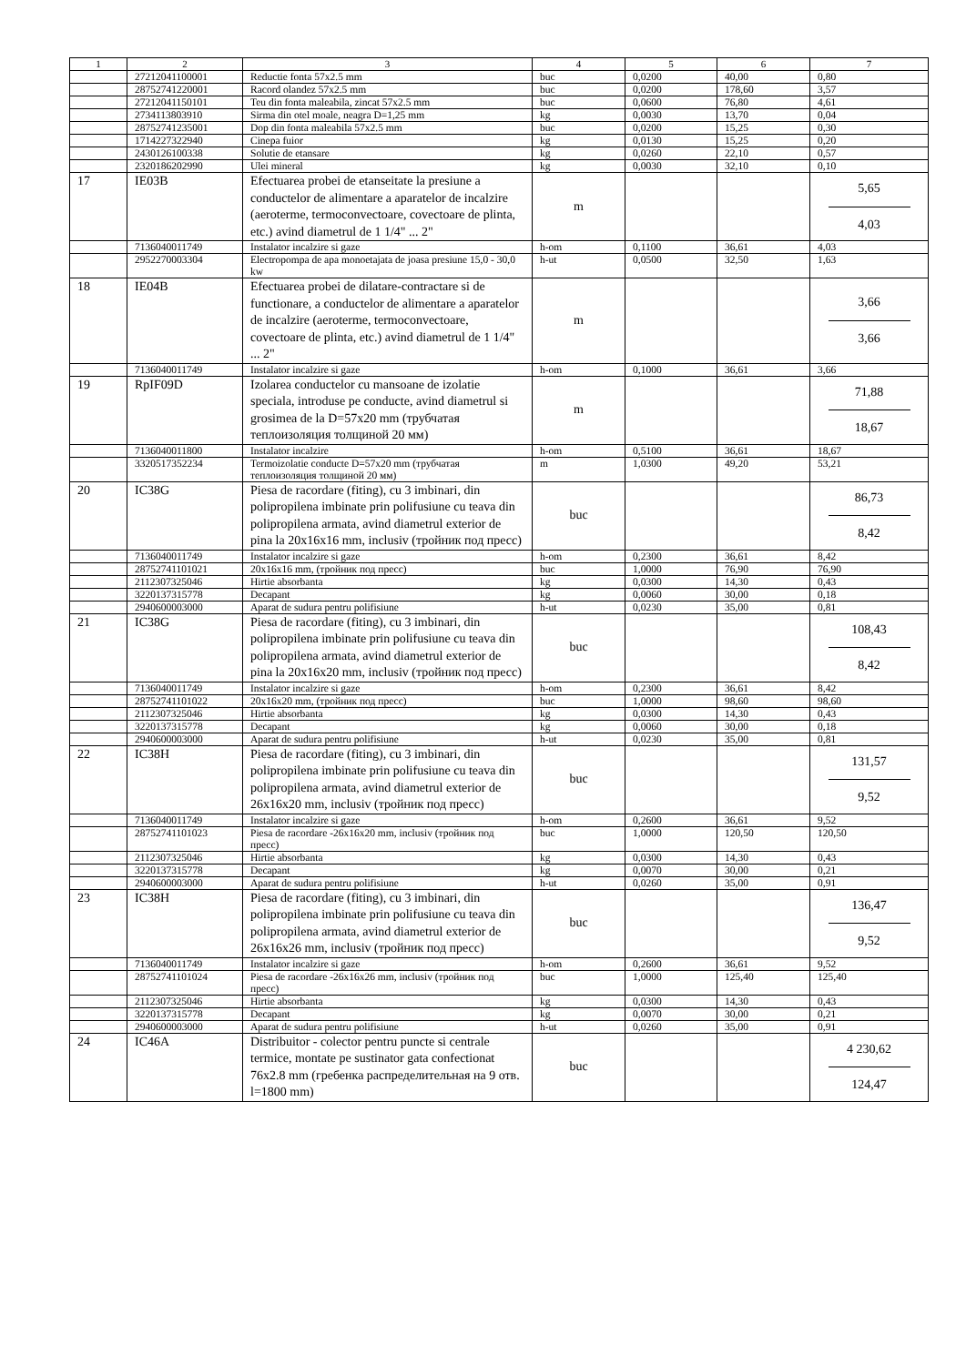| 1 | 2 | 3 | 4 | 5 | 6 | 7 |
| --- | --- | --- | --- | --- | --- | --- |
| | 27212041100001 | Reductie fonta 57x2.5 mm | buc | 0,0200 | 40,00 | 0,80 |
| | 28752741220001 | Racord olandez 57x2.5 mm | buc | 0,0200 | 178,60 | 3,57 |
| | 27212041150101 | Teu din fonta maleabila, zincat 57x2.5 mm | buc | 0,0600 | 76,80 | 4,61 |
| | 2734113803910 | Sirma din otel moale, neagra D=1,25 mm | kg | 0,0030 | 13,70 | 0,04 |
| | 28752741235001 | Dop din fonta maleabila 57x2.5 mm | buc | 0,0200 | 15,25 | 0,30 |
| | 1714227322940 | Cinepa fuior | kg | 0,0130 | 15,25 | 0,20 |
| | 2430126100338 | Solutie de etansare | kg | 0,0260 | 22,10 | 0,57 |
| | 2320186202990 | Ulei mineral | kg | 0,0030 | 32,10 | 0,10 |
| 17 | IE03B | Efectuarea probei de etanseitate la presiune a conductelor de alimentare a aparatelor de incalzire (aeroterme, termoconvectoare, covectoare de plinta, etc.) avind diametrul de 1 1/4" ... 2" | m | | | 5,65 4,03 |
| | 7136040011749 | Instalator incalzire si gaze | h-om | 0,1100 | 36,61 | 4,03 |
| | 2952270003304 | Electropompa de apa monoetajata de joasa presiune 15,0 - 30,0 kw | h-ut | 0,0500 | 32,50 | 1,63 |
| 18 | IE04B | Efectuarea probei de dilatare-contractare si de functionare, a conductelor de alimentare a aparatelor de incalzire (aeroterme, termoconvectoare, covectoare de plinta, etc.) avind diametrul de 1 1/4" ... 2" | m | | | 3,66 3,66 |
| | 7136040011749 | Instalator incalzire si gaze | h-om | 0,1000 | 36,61 | 3,66 |
| 19 | RpIF09D | Izolarea conductelor cu mansoane de izolatie speciala, introduse pe conducte, avind diametrul si grosimea de la D=57x20 mm (трубчатая теплоизоляция толщиной 20 мм) | m | | | 71,88 18,67 |
| | 7136040011800 | Instalator incalzire | h-om | 0,5100 | 36,61 | 18,67 |
| | 3320517352234 | Termoizolatie conducte D=57x20 mm (трубчатая теплоизоляция толщиной 20 мм) | m | 1,0300 | 49,20 | 53,21 |
| 20 | IC38G | Piesa de racordare (fiting), cu 3 imbinari, din polipropilena imbinate prin polifusiune cu teava din polipropilena armata, avind diametrul exterior de pina la 20x16x16 mm, inclusiv (тройник под пресс) | buc | | | 86,73 8,42 |
| | 7136040011749 | Instalator incalzire si gaze | h-om | 0,2300 | 36,61 | 8,42 |
| | 28752741101021 | 20x16x16 mm, (тройник под пресс) | buc | 1,0000 | 76,90 | 76,90 |
| | 2112307325046 | Hirtie absorbanta | kg | 0,0300 | 14,30 | 0,43 |
| | 3220137315778 | Decapant | kg | 0,0060 | 30,00 | 0,18 |
| | 2940600003000 | Aparat de sudura pentru polifisiune | h-ut | 0,0230 | 35,00 | 0,81 |
| 21 | IC38G | Piesa de racordare (fiting), cu 3 imbinari, din polipropilena imbinate prin polifusiune cu teava din polipropilena armata, avind diametrul exterior de pina la 20x16x20 mm, inclusiv (тройник под пресс) | buc | | | 108,43 8,42 |
| | 7136040011749 | Instalator incalzire si gaze | h-om | 0,2300 | 36,61 | 8,42 |
| | 28752741101022 | 20x16x20 mm, (тройник под пресс) | buc | 1,0000 | 98,60 | 98,60 |
| | 2112307325046 | Hirtie absorbanta | kg | 0,0300 | 14,30 | 0,43 |
| | 3220137315778 | Decapant | kg | 0,0060 | 30,00 | 0,18 |
| | 2940600003000 | Aparat de sudura pentru polifisiune | h-ut | 0,0230 | 35,00 | 0,81 |
| 22 | IC38H | Piesa de racordare (fiting), cu 3 imbinari, din polipropilena imbinate prin polifusiune cu teava din polipropilena armata, avind diametrul exterior de 26x16x20 mm, inclusiv (тройник под пресс) | buc | | | 131,57 9,52 |
| | 7136040011749 | Instalator incalzire si gaze | h-om | 0,2600 | 36,61 | 9,52 |
| | 28752741101023 | Piesa de racordare -26x16x20 mm, inclusiv (тройник под пресс) | buc | 1,0000 | 120,50 | 120,50 |
| | 2112307325046 | Hirtie absorbanta | kg | 0,0300 | 14,30 | 0,43 |
| | 3220137315778 | Decapant | kg | 0,0070 | 30,00 | 0,21 |
| | 2940600003000 | Aparat de sudura pentru polifisiune | h-ut | 0,0260 | 35,00 | 0,91 |
| 23 | IC38H | Piesa de racordare (fiting), cu 3 imbinari, din polipropilena imbinate prin polifusiune cu teava din polipropilena armata, avind diametrul exterior de 26x16x26 mm, inclusiv (тройник под пресс) | buc | | | 136,47 9,52 |
| | 7136040011749 | Instalator incalzire si gaze | h-om | 0,2600 | 36,61 | 9,52 |
| | 28752741101024 | Piesa de racordare -26x16x26 mm, inclusiv (тройник под пресс) | buc | 1,0000 | 125,40 | 125,40 |
| | 2112307325046 | Hirtie absorbanta | kg | 0,0300 | 14,30 | 0,43 |
| | 3220137315778 | Decapant | kg | 0,0070 | 30,00 | 0,21 |
| | 2940600003000 | Aparat de sudura pentru polifisiune | h-ut | 0,0260 | 35,00 | 0,91 |
| 24 | IC46A | Distribuitor - colector pentru puncte si centrale termice, montate pe sustinator gata confectionat 76x2.8 mm (гребенка распределительная на 9 отв. l=1800 mm) | buc | | | 4 230,62 124,47 |